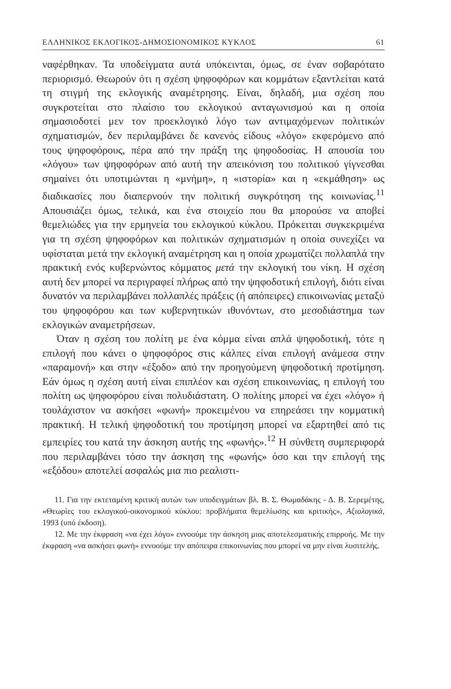ΕΛΛΗΝΙΚΟΣ ΕΚΛΟΓΙΚΟΣ-ΔΗΜΟΣΙΟΝΟΜΙΚΟΣ ΚΥΚΛΟΣ 61
ναφέρθηκαν. Τα υποδείγματα αυτά υπόκεινται, όμως, σε έναν σοβαρότατο περιορισμό. Θεωρούν ότι η σχέση ψηφοφόρων και κομμάτων εξαντλείται κατά τη στιγμή της εκλογικής αναμέτρησης. Είναι, δηλαδή, μια σχέση που συγκροτείται στο πλαίσιο του εκλογικού ανταγωνισμού και η οποία σημασιοδοτεί μεν τον προεκλογικό λόγο των αντιμαχόμενων πολιτικών σχηματισμών, δεν περιλαμβάνει δε κανενός είδους «λόγο» εκφερόμενο από τους ψηφοφόρους, πέρα από την πράξη της ψηφοδοσίας. Η απουσία του «λόγου» των ψηφοφόρων από αυτή την απεικόνιση του πολιτικού γίγνεσθαι σημαίνει ότι υποτιμώνται η «μνήμη», η «ιστορία» και η «εκμάθηση» ως διαδικασίες που διαπερνούν την πολιτική συγκρότηση της κοινωνίας.<sup>11</sup> Απουσιάζει όμως, τελικά, και ένα στοιχείο που θα μπορούσε να αποβεί θεμελιώδες για την ερμηνεία του εκλογικού κύκλου. Πρόκειται συγκεκριμένα για τη σχέση ψηφοφόρων και πολιτικών σχηματισμών η οποία συνεχίζει να υφίσταται μετά την εκλογική αναμέτρηση και η οποία χρωματίζει πολλαπλά την πρακτική ενός κυβερνώντος κόμματος μετά την εκλογική του νίκη. Η σχέση αυτή δεν μπορεί να περιγραφεί πλήρως από την ψηφοδοτική επιλογή, διότι είναι δυνατόν να περιλαμβάνει πολλαπλές πράξεις (ή απόπειρες) επικοινωνίας μεταξύ του ψηφοφόρου και των κυβερνητικών ιθυνόντων, στο μεσοδιάστημα των εκλογικών αναμετρήσεων.
Όταν η σχέση του πολίτη με ένα κόμμα είναι απλά ψηφοδοτική, τότε η επιλογή που κάνει ο ψηφοφόρος στις κάλπες είναι επιλογή ανάμεσα στην «παραμονή» και στην «έξοδο» από την προηγούμενη ψηφοδοτική προτίμηση. Εάν όμως η σχέση αυτή είναι επιπλέον και σχέση επικοινωνίας, η επιλογή του πολίτη ως ψηφοφόρου είναι πολυδιάστατη. Ο πολίτης μπορεί να έχει «λόγο» ή τουλάχιστον να ασκήσει «φωνή» προκειμένου να επηρεάσει την κομματική πρακτική. Η τελική ψηφοδοτική του προτίμηση μπορεί να εξαρτηθεί από τις εμπειρίες του κατά την άσκηση αυτής της «φωνής».<sup>12</sup> Η σύνθετη συμπεριφορά που περιλαμβάνει τόσο την άσκηση της «φωνής» όσο και την επιλογή της «εξόδου» αποτελεί ασφαλώς μια πιο ρεαλιστι-
11. Για την εκτεταμένη κριτική αυτών των υποδειγμάτων βλ. Β. Σ. Θωμαδάκης - Δ. Β. Σερεμέτης, «Θεωρίες του εκλογικού-οικονομικού κύκλου: προβλήματα θεμελίωσης και κριτικής», Αξιολογικά, 1993 (υπό έκδοση).
12. Με την έκφραση «να έχει λόγο» εννοούμε την άσκηση μιας αποτελεσματικής επιρροής. Με την έκφραση «να ασκήσει φωνή» εννοούμε την απόπειρα επικοινωνίας που μπορεί να μην είναι λυσιτελής.